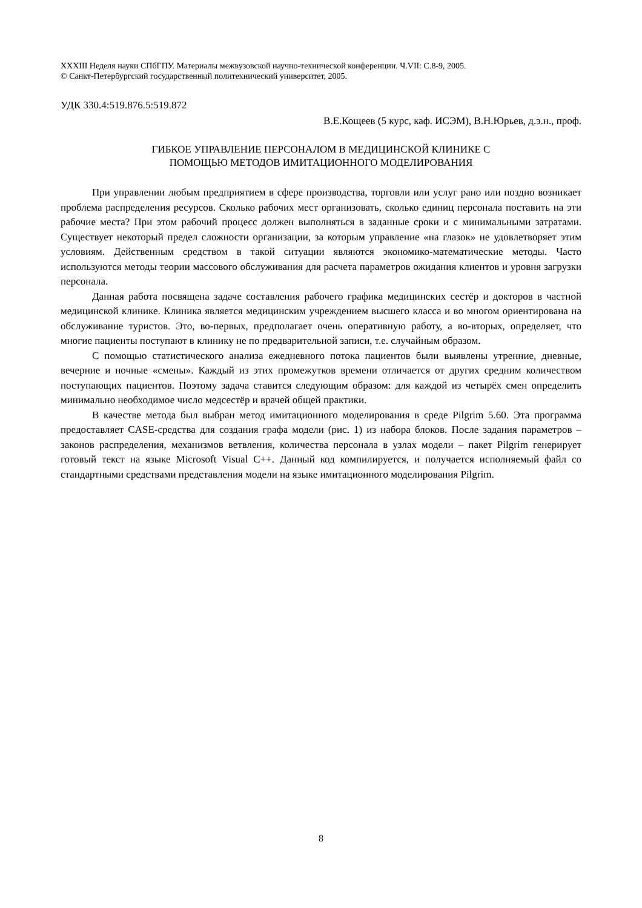XXXIII Неделя науки СПбГПУ. Материалы межвузовской научно-технической конференции. Ч.VII: С.8-9, 2005.
© Санкт-Петербургский государственный политехнический университет, 2005.
УДК 330.4:519.876.5:519.872
В.Е.Кощеев (5 курс, каф. ИСЭМ), В.Н.Юрьев, д.э.н., проф.
ГИБКОЕ УПРАВЛЕНИЕ ПЕРСОНАЛОМ В МЕДИЦИНСКОЙ КЛИНИКЕ С
ПОМОЩЬЮ МЕТОДОВ ИМИТАЦИОННОГО МОДЕЛИРОВАНИЯ
При управлении любым предприятием в сфере производства, торговли или услуг рано или поздно возникает проблема распределения ресурсов. Сколько рабочих мест организовать, сколько единиц персонала поставить на эти рабочие места? При этом рабочий процесс должен выполняться в заданные сроки и с минимальными затратами. Существует некоторый предел сложности организации, за которым управление «на глазок» не удовлетворяет этим условиям. Действенным средством в такой ситуации являются экономико-математические методы. Часто используются методы теории массового обслуживания для расчета параметров ожидания клиентов и уровня загрузки персонала.
Данная работа посвящена задаче составления рабочего графика медицинских сестёр и докторов в частной медицинской клинике. Клиника является медицинским учреждением высшего класса и во многом ориентирована на обслуживание туристов. Это, во-первых, предполагает очень оперативную работу, а во-вторых, определяет, что многие пациенты поступают в клинику не по предварительной записи, т.е. случайным образом.
С помощью статистического анализа ежедневного потока пациентов были выявлены утренние, дневные, вечерние и ночные «смены». Каждый из этих промежутков времени отличается от других средним количеством поступающих пациентов. Поэтому задача ставится следующим образом: для каждой из четырёх смен определить минимально необходимое число медсестёр и врачей общей практики.
В качестве метода был выбран метод имитационного моделирования в среде Pilgrim 5.60. Эта программа предоставляет CASE-средства для создания графа модели (рис. 1) из набора блоков. После задания параметров – законов распределения, механизмов ветвления, количества персонала в узлах модели – пакет Pilgrim генерирует готовый текст на языке Microsoft Visual C++. Данный код компилируется, и получается исполняемый файл со стандартными средствами представления модели на языке имитационного моделирования Pilgrim.
8